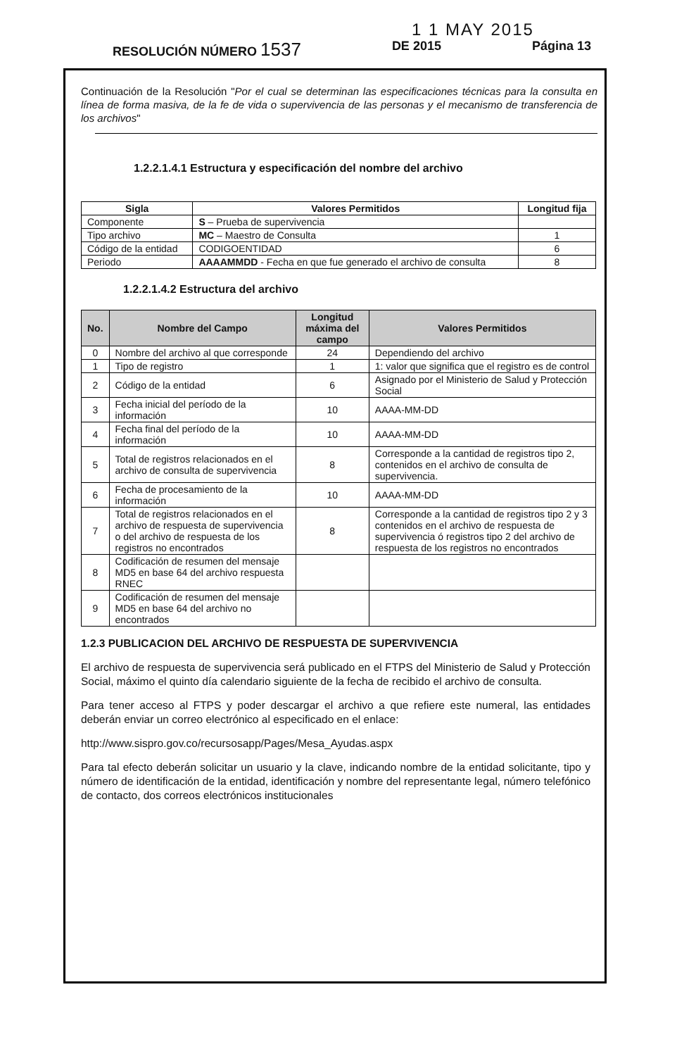1 1 MAY 2015
RESOLUCIÓN NÚMERO 1537 DE 2015 Página 13
Continuación de la Resolución "Por el cual se determinan las especificaciones técnicas para la consulta en línea de forma masiva, de la fe de vida o supervivencia de las personas y el mecanismo de transferencia de los archivos"
1.2.2.1.4.1 Estructura y especificación del nombre del archivo
| Sigla | Valores Permitidos | Longitud fija |
| --- | --- | --- |
| Componente | S – Prueba de supervivencia | |
| Tipo archivo | MC – Maestro de Consulta | 1 |
| Código de la entidad | CODIGOENTIDAD | 6 |
| Periodo | AAAAMMDD - Fecha en que fue generado el archivo de consulta | 8 |
1.2.2.1.4.2 Estructura del archivo
| No. | Nombre del Campo | Longitud máxima del campo | Valores Permitidos |
| --- | --- | --- | --- |
| 0 | Nombre del archivo al que corresponde | 24 | Dependiendo del archivo |
| 1 | Tipo de registro | 1 | 1: valor que significa que el registro es de control |
| 2 | Código de la entidad | 6 | Asignado por el Ministerio de Salud y Protección Social |
| 3 | Fecha inicial del período de la información | 10 | AAAA-MM-DD |
| 4 | Fecha final del período de la información | 10 | AAAA-MM-DD |
| 5 | Total de registros relacionados en el archivo de consulta de supervivencia | 8 | Corresponde a la cantidad de registros tipo 2, contenidos en el archivo de consulta de supervivencia. |
| 6 | Fecha de procesamiento de la información | 10 | AAAA-MM-DD |
| 7 | Total de registros relacionados en el archivo de respuesta de supervivencia o del archivo de respuesta de los registros no encontrados | 8 | Corresponde a la cantidad de registros tipo 2 y 3 contenidos en el archivo de respuesta de supervivencia ó registros tipo 2 del archivo de respuesta de los registros no encontrados |
| 8 | Codificación de resumen del mensaje MD5 en base 64 del archivo respuesta RNEC | | |
| 9 | Codificación de resumen del mensaje MD5 en base 64 del archivo no encontrados | | |
1.2.3 PUBLICACION DEL ARCHIVO DE RESPUESTA DE SUPERVIVENCIA
El archivo de respuesta de supervivencia será publicado en el FTPS del Ministerio de Salud y Protección Social, máximo el quinto día calendario siguiente de la fecha de recibido el archivo de consulta.
Para tener acceso al FTPS y poder descargar el archivo a que refiere este numeral, las entidades deberán enviar un correo electrónico al especificado en el enlace:
http://www.sispro.gov.co/recursosapp/Pages/Mesa_Ayudas.aspx
Para tal efecto deberán solicitar un usuario y la clave, indicando nombre de la entidad solicitante, tipo y número de identificación de la entidad, identificación y nombre del representante legal, número telefónico de contacto, dos correos electrónicos institucionales